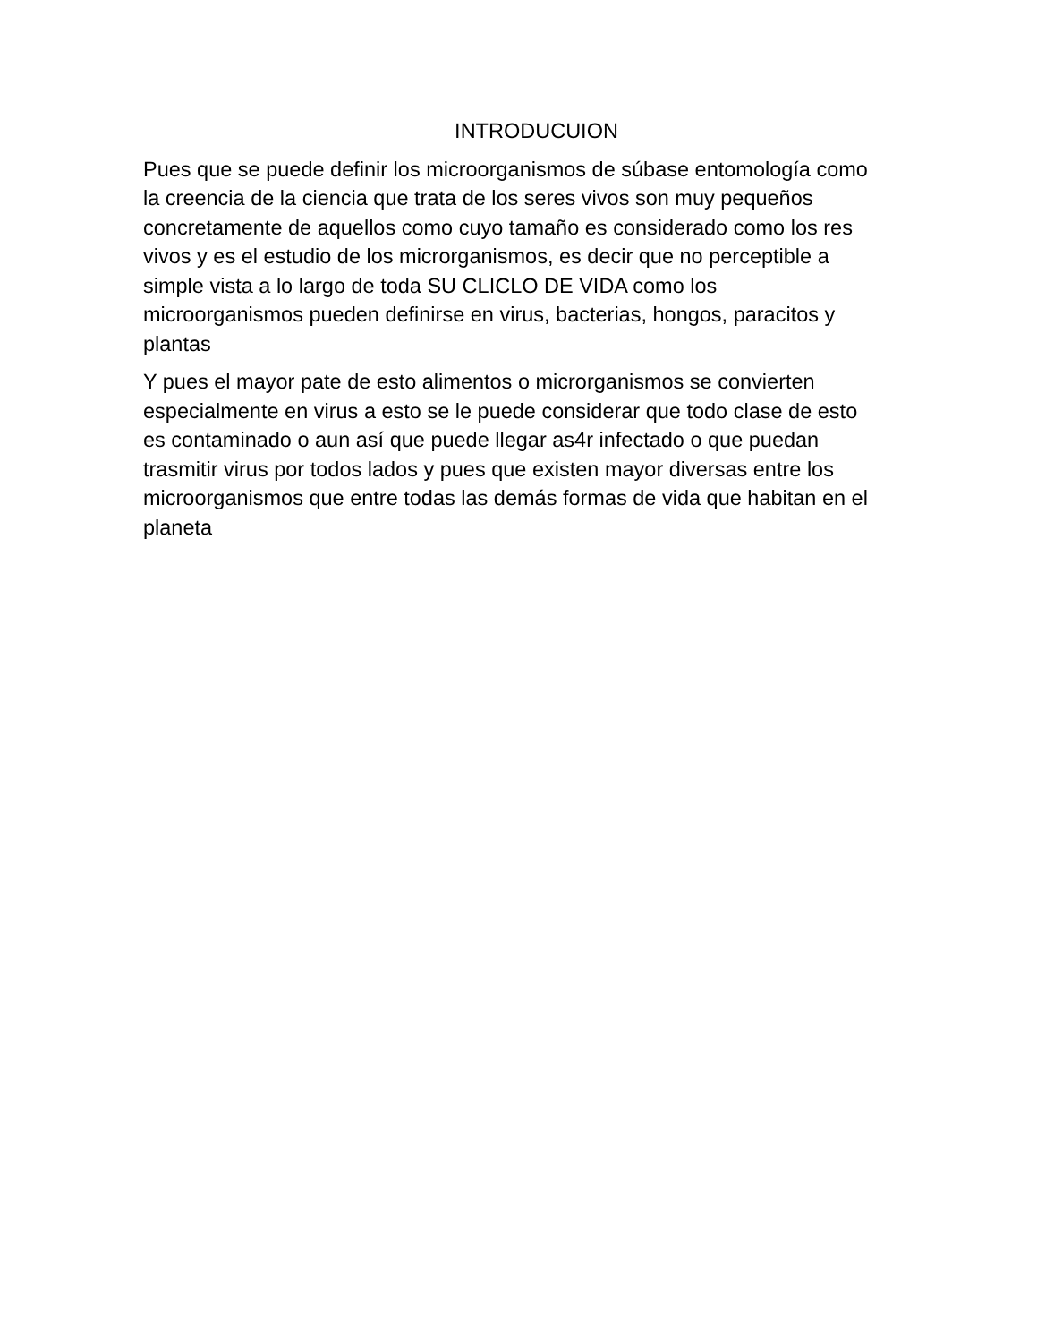INTRODUCUION
Pues que se puede definir los microorganismos de súbase entomología como la creencia de la ciencia que trata de los seres vivos son muy pequeños concretamente de aquellos como cuyo tamaño es considerado como los res vivos y es el estudio de los microrganismos, es decir que no perceptible a simple vista a lo largo de toda SU CLICLO DE VIDA como los microorganismos pueden definirse en virus, bacterias, hongos, paracitos y plantas
Y pues el mayor pate de esto alimentos o microrganismos se convierten especialmente en virus a esto se le puede considerar que todo clase de esto es contaminado o aun así que puede llegar as4r infectado o que puedan trasmitir virus por todos lados y pues que existen mayor diversas entre los microorganismos que entre todas las demás formas de vida que habitan en el planeta